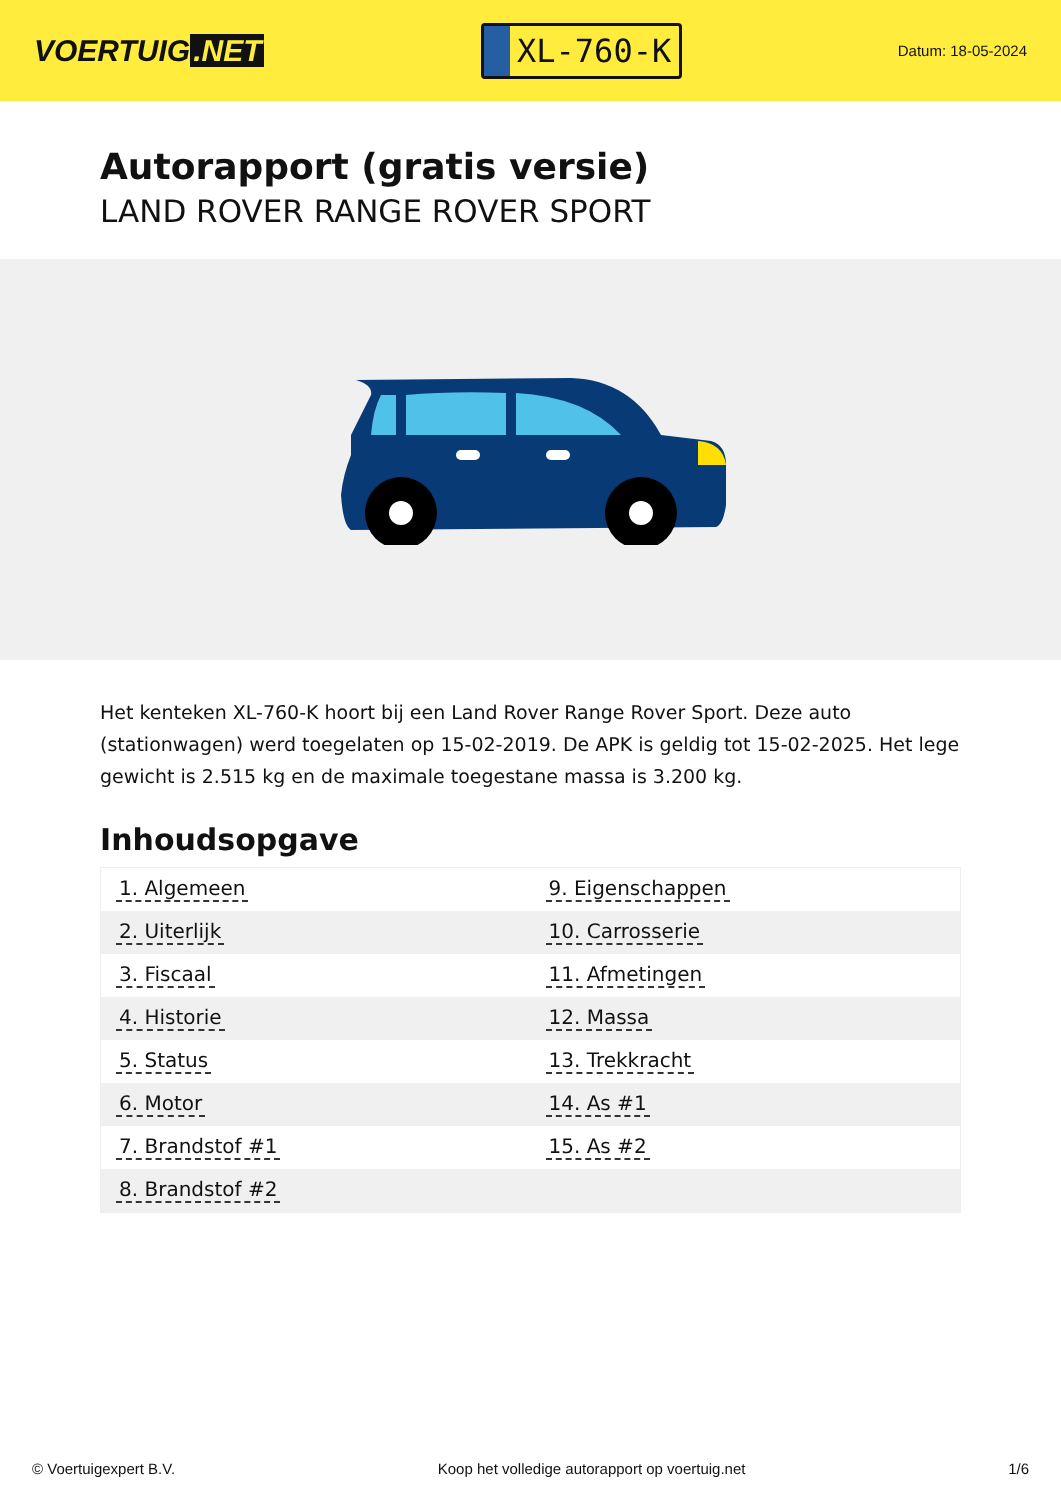VOERTUIG.NET
XL-760-K
Datum: 18-05-2024
Autorapport (gratis versie)
LAND ROVER RANGE ROVER SPORT
Het kenteken XL-760-K hoort bij een Land Rover Range Rover Sport. Deze auto (stationwagen) werd toegelaten op 15-02-2019. De APK is geldig tot 15-02-2025. Het lege gewicht is 2.515 kg en de maximale toegestane massa is 3.200 kg.
Inhoudsopgave
| 1. Algemeen | 9. Eigenschappen |
| 2. Uiterlijk | 10. Carrosserie |
| 3. Fiscaal | 11. Afmetingen |
| 4. Historie | 12. Massa |
| 5. Status | 13. Trekkracht |
| 6. Motor | 14. As #1 |
| 7. Brandstof #1 | 15. As #2 |
| 8. Brandstof #2 | |
© Voertuigexpert B.V. Koop het volledige autorapport op voertuig.net 1/6